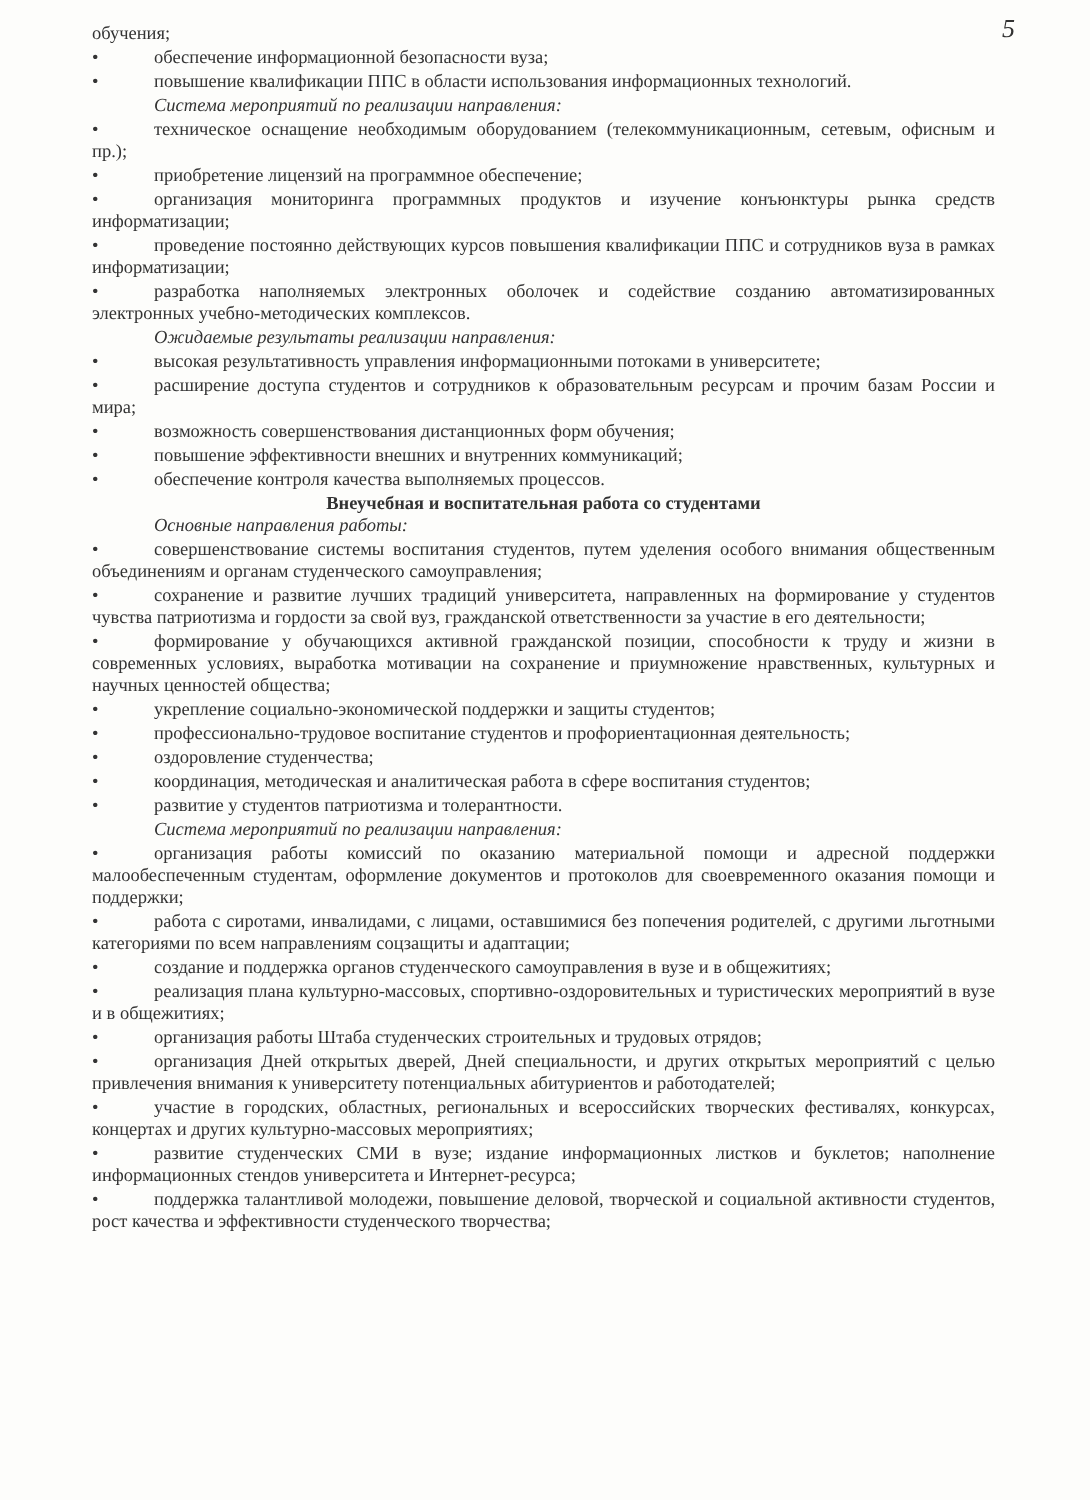5
обучения;
• обеспечение информационной безопасности вуза;
• повышение квалификации ППС в области использования информационных технологий.
Система мероприятий по реализации направления:
• техническое оснащение необходимым оборудованием (телекоммуникационным, сетевым, офисным и пр.);
• приобретение лицензий на программное обеспечение;
• организация мониторинга программных продуктов и изучение конъюнктуры рынка средств информатизации;
• проведение постоянно действующих курсов повышения квалификации ППС и сотрудников вуза в рамках информатизации;
• разработка наполняемых электронных оболочек и содействие созданию автоматизированных электронных учебно-методических комплексов.
Ожидаемые результаты реализации направления:
• высокая результативность управления информационными потоками в университете;
• расширение доступа студентов и сотрудников к образовательным ресурсам и прочим базам России и мира;
• возможность совершенствования дистанционных форм обучения;
• повышение эффективности внешних и внутренних коммуникаций;
• обеспечение контроля качества выполняемых процессов.
Внеучебная и воспитательная работа со студентами
Основные направления работы:
• совершенствование системы воспитания студентов, путем уделения особого внимания общественным объединениям и органам студенческого самоуправления;
• сохранение и развитие лучших традиций университета, направленных на формирование у студентов чувства патриотизма и гордости за свой вуз, гражданской ответственности за участие в его деятельности;
• формирование у обучающихся активной гражданской позиции, способности к труду и жизни в современных условиях, выработка мотивации на сохранение и приумножение нравственных, культурных и научных ценностей общества;
• укрепление социально-экономической поддержки и защиты студентов;
• профессионально-трудовое воспитание студентов и профориентационная деятельность;
• оздоровление студенчества;
• координация, методическая и аналитическая работа в сфере воспитания студентов;
• развитие у студентов патриотизма и толерантности.
Система мероприятий по реализации направления:
• организация работы комиссий по оказанию материальной помощи и адресной поддержки малообеспеченным студентам, оформление документов и протоколов для своевременного оказания помощи и поддержки;
• работа с сиротами, инвалидами, с лицами, оставшимися без попечения родителей, с другими льготными категориями по всем направлениям соцзащиты и адаптации;
• создание и поддержка органов студенческого самоуправления в вузе и в общежитиях;
• реализация плана культурно-массовых, спортивно-оздоровительных и туристических мероприятий в вузе и в общежитиях;
• организация работы Штаба студенческих строительных и трудовых отрядов;
• организация Дней открытых дверей, Дней специальности, и других открытых мероприятий с целью привлечения внимания к университету потенциальных абитуриентов и работодателей;
• участие в городских, областных, региональных и всероссийских творческих фестивалях, конкурсах, концертах и других культурно-массовых мероприятиях;
• развитие студенческих СМИ в вузе; издание информационных листков и буклетов; наполнение информационных стендов университета и Интернет-ресурса;
• поддержка талантливой молодежи, повышение деловой, творческой и социальной активности студентов, рост качества и эффективности студенческого творчества;